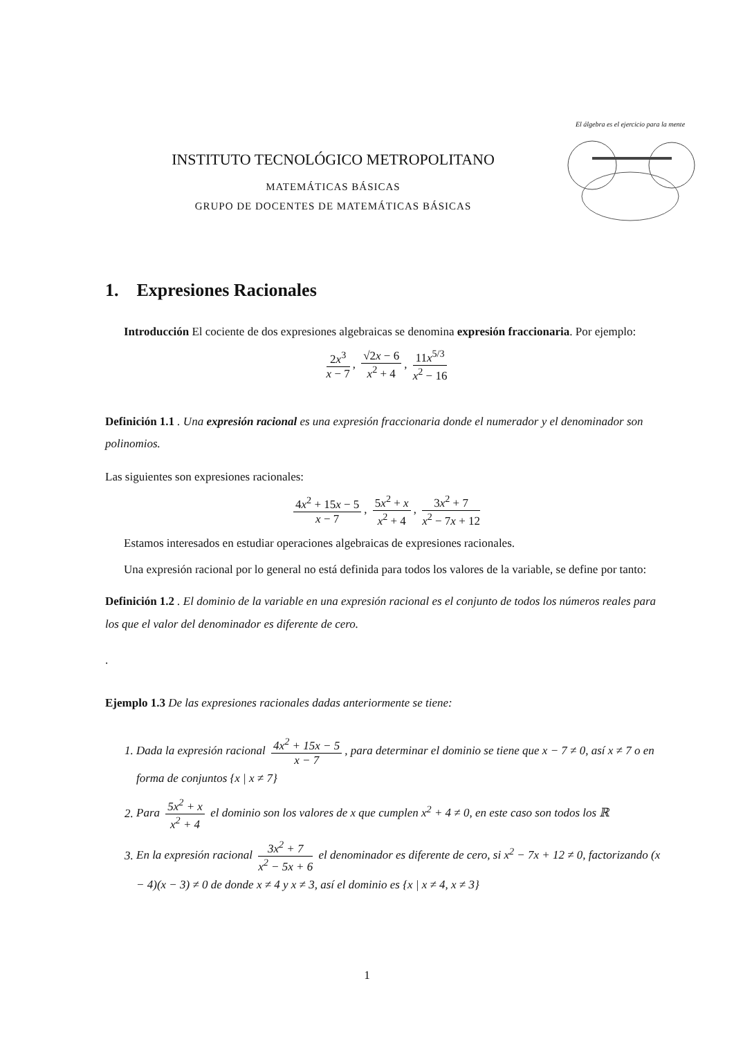INSTITUTO TECNOLÓGICO METROPOLITANO
MATEMÁTICAS BÁSICAS
GRUPO DE DOCENTES DE MATEMÁTICAS BÁSICAS
El álgebra es el ejercicio para la mente
1. Expresiones Racionales
Introducción El cociente de dos expresiones algebraicas se denomina expresión fraccionaria. Por ejemplo:
2x<sup>3</sup> x − 7, √2x − 6 x<sup>2</sup> + 4, 11x<sup>5/3</sup> x<sup>2</sup> − 16
Definición 1.1 . Una expresión racional es una expresión fraccionaria donde el numerador y el denominador son polinomios.
Las siguientes son expresiones racionales:
4x<sup>2</sup> + 15x − 5 x − 7, 5x<sup>2</sup> + x x<sup>2</sup> + 4, 3x<sup>2</sup> + 7 x<sup>2</sup> − 7x + 12
Estamos interesados en estudiar operaciones algebraicas de expresiones racionales.
Una expresión racional por lo general no está definida para todos los valores de la variable, se define por tanto:
Definición 1.2 . El dominio de la variable en una expresión racional es el conjunto de todos los números reales para los que el valor del denominador es diferente de cero.
.
Ejemplo 1.3 De las expresiones racionales dadas anteriormente se tiene:
1. Dada la expresión racional 4x<sup>2</sup> + 15x − 5 x − 7, para determinar el dominio se tiene que x − 7 ≠ 0, así x ≠ 7 o en forma de conjuntos {x | x ≠ 7}
2. Para 5x<sup>2</sup> + x x<sup>2</sup> + 4 el dominio son los valores de x que cumplen x<sup>2</sup> + 4 ≠ 0, en este caso son todos los ℝ
3. En la expresión racional 3x<sup>2</sup> + 7 x<sup>2</sup> − 5x + 6 el denominador es diferente de cero, si x<sup>2</sup> − 7x + 12 ≠ 0, factorizando (x − 4)(x − 3) ≠ 0 de donde x ≠ 4 y x ≠ 3, así el dominio es {x | x ≠ 4, x ≠ 3}
1